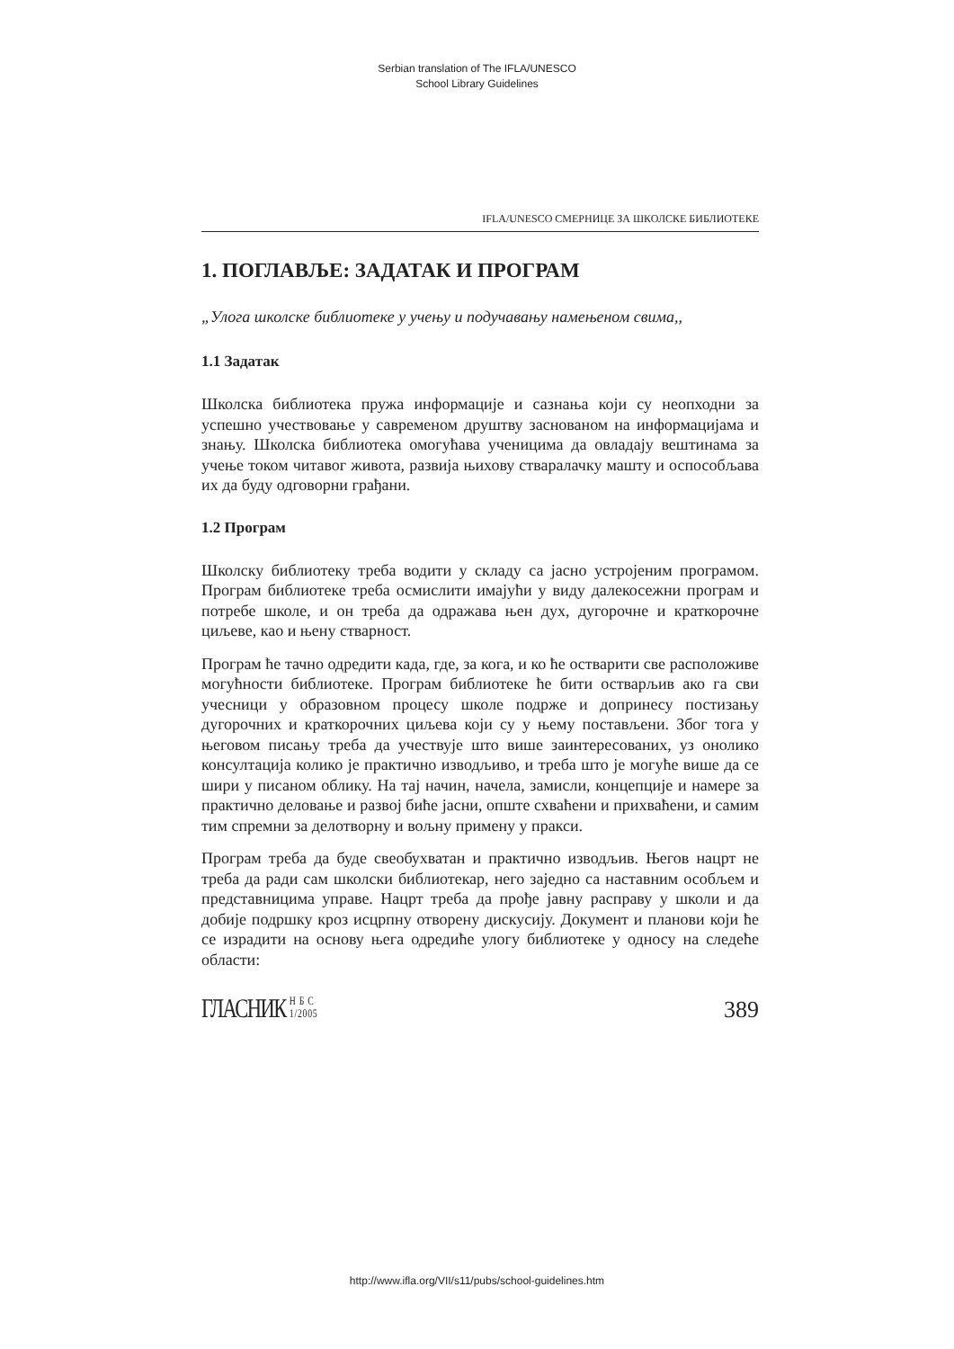Serbian translation of The IFLA/UNESCO
School Library Guidelines
IFLA/UNESCO СМЕРНИЦЕ ЗА ШКОЛСКЕ БИБЛИОТЕКЕ
1. ПОГЛАВЉЕ: ЗАДАТАК И ПРОГРАМ
„Улога школске библиотеке у учењу и подучавању намењеном свима,,
1.1 Задатак
Школска библиотека пружа информације и сазнања који су неопходни за успешно учествовање у савременом друштву заснованом на информацијама и знању. Школска библиотека омогућава ученицима да овладају вештинама за учење током читавог живота, развија њихову стваралачку машту и оспособљава их да буду одговорни грађани.
1.2 Програм
Школску библиотеку треба водити у складу са јасно устројеним програмом. Програм библиотеке треба осмислити имајући у виду далекосежни програм и потребе школе, и он треба да одражава њен дух, дугорочне и краткорочне циљеве, као и њену стварност.
Програм ће тачно одредити када, где, за кога, и ко ће остварити све расположиве могућности библиотеке. Програм библиотеке ће бити остварљив ако га сви учесници у образовном процесу школе подрже и допринесу постизању дугорочних и краткорочних циљева који су у њему постављени. Због тога у његовом писању треба да учествује што више заинтересованих, уз онолико консултација колико је практично изводљиво, и треба што је могуће више да се шири у писаном облику. На тај начин, начела, замисли, концепције и намере за практично деловање и развој биће јасни, опште схваћени и прихваћени, и самим тим спремни за делотворну и вољну примену у пракси.
Програм треба да буде свеобухватан и практично изводљив. Његов нацрт не треба да ради сам школски библиотекар, него заједно са наставним особљем и представницима управе. Нацрт треба да прође јавну расправу у школи и да добије подршку кроз исцрпну отворену дискусију. Документ и планови који ће се израдити на основу њега одредиће улогу библиотеке у односу на следеће области:
ГЛАСНИК Н Б С
1/2005
389
http://www.ifla.org/VII/s11/pubs/school-guidelines.htm